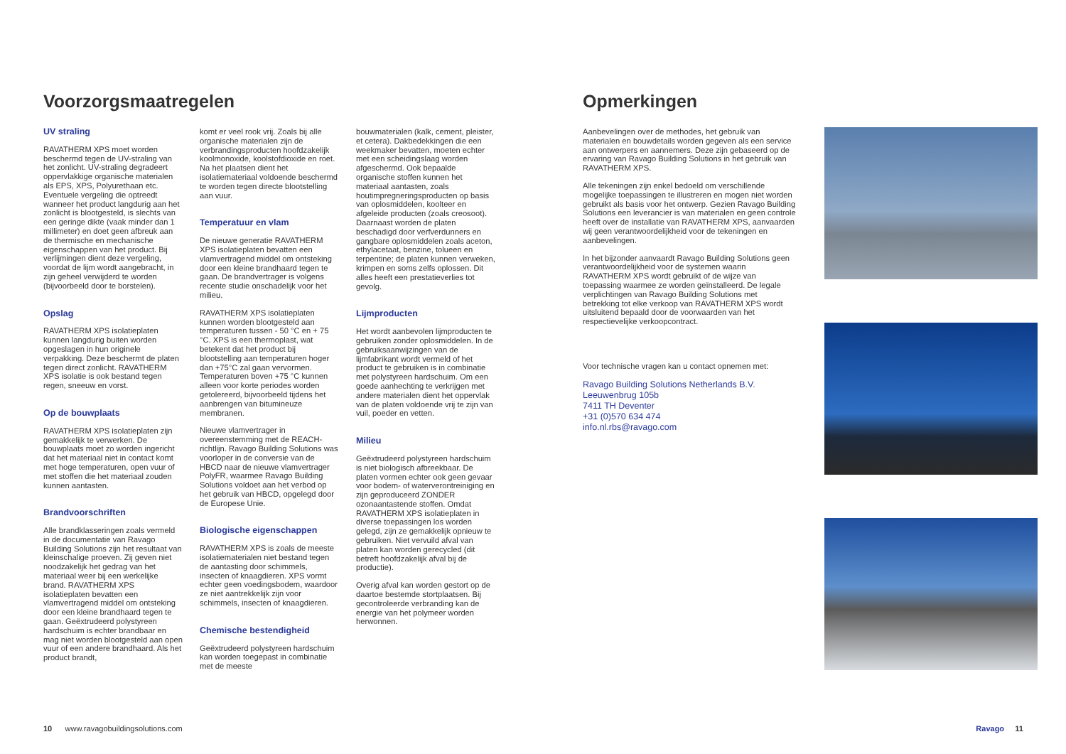Voorzorgsmaatregelen
UV straling
RAVATHERM XPS moet worden beschermd tegen de UV-straling van het zonlicht. UV-straling degradeert oppervlakkige organische materialen als EPS, XPS, Polyurethaan etc. Eventuele vergeling die optreedt wanneer het product langdurig aan het zonlicht is blootgesteld, is slechts van een geringe dikte (vaak minder dan 1 millimeter) en doet geen afbreuk aan de thermische en mechanische eigenschappen van het product. Bij verlijmingen dient deze vergeling, voordat de lijm wordt aangebracht, in zijn geheel verwijderd te worden (bijvoorbeeld door te borstelen).
Opslag
RAVATHERM XPS isolatieplaten kunnen langdurig buiten worden opgeslagen in hun originele verpakking. Deze beschermt de platen tegen direct zonlicht. RAVATHERM XPS isolatie is ook bestand tegen regen, sneeuw en vorst.
Op de bouwplaats
RAVATHERM XPS isolatieplaten zijn gemakkelijk te verwerken. De bouwplaats moet zo worden ingericht dat het materiaal niet in contact komt met hoge temperaturen, open vuur of met stoffen die het materiaal zouden kunnen aantasten.
Brandvoorschriften
Alle brandklasseringen zoals vermeld in de documentatie van Ravago Building Solutions zijn het resultaat van kleinschalige proeven. Zij geven niet noodzakelijk het gedrag van het materiaal weer bij een werkelijke brand. RAVATHERM XPS isolatieplaten bevatten een vlamvertragend middel om ontsteking door een kleine brandhaard tegen te gaan. Geëxtrudeerd polystyreen hardschuim is echter brandbaar en mag niet worden blootgesteld aan open vuur of een andere brandhaard. Als het product brandt,
komt er veel rook vrij. Zoals bij alle organische materialen zijn de verbrandingsproducten hoofdzakelijk koolmonoxide, koolstofdioxide en roet. Na het plaatsen dient het isolatiemateriaal voldoende beschermd te worden tegen directe blootstelling aan vuur.
Temperatuur en vlam
De nieuwe generatie RAVATHERM XPS isolatieplaten bevatten een vlamvertragend middel om ontsteking door een kleine brandhaard tegen te gaan. De brandvertrager is volgens recente studie onschadelijk voor het milieu.
RAVATHERM XPS isolatieplaten kunnen worden blootgesteld aan temperaturen tussen - 50 °C en + 75 °C. XPS is een thermoplast, wat betekent dat het product bij blootstelling aan temperaturen hoger dan +75°C zal gaan vervormen. Temperaturen boven +75 °C kunnen alleen voor korte periodes worden getolereerd, bijvoorbeeld tijdens het aanbrengen van bitumineuze membranen.
Nieuwe vlamvertrager in overeenstemming met de REACH-richtlijn. Ravago Building Solutions was voorloper in de conversie van de HBCD naar de nieuwe vlamvertrager PolyFR, waarmee Ravago Building Solutions voldoet aan het verbod op het gebruik van HBCD, opgelegd door de Europese Unie.
Biologische eigenschappen
RAVATHERM XPS is zoals de meeste isolatiematerialen niet bestand tegen de aantasting door schimmels, insecten of knaagdieren. XPS vormt echter geen voedingsbodem, waardoor ze niet aantrekkelijk zijn voor schimmels, insecten of knaagdieren.
Chemische bestendigheid
Geëxtrudeerd polystyreen hardschuim kan worden toegepast in combinatie met de meeste
bouwmaterialen (kalk, cement, pleister, et cetera). Dakbedekkingen die een weekmaker bevatten, moeten echter met een scheidingslaag worden afgeschermd. Ook bepaalde organische stoffen kunnen het materiaal aantasten, zoals houtimpregneringsproducten op basis van oplosmiddelen, koolteer en afgeleide producten (zoals creosoot). Daarnaast worden de platen beschadigd door verfverdunners en gangbare oplosmiddelen zoals aceton, ethylacetaat, benzine, tolueen en terpentine; de platen kunnen verweken, krimpen en soms zelfs oplossen. Dit alles heeft een prestatieverlies tot gevolg.
Lijmproducten
Het wordt aanbevolen lijmproducten te gebruiken zonder oplosmiddelen. In de gebruiksaanwijzingen van de lijmfabrikant wordt vermeld of het product te gebruiken is in combinatie met polystyreen hardschuim. Om een goede aanhechting te verkrijgen met andere materialen dient het oppervlak van de platen voldoende vrij te zijn van vuil, poeder en vetten.
Milieu
Geëxtrudeerd polystyreen hardschuim is niet biologisch afbreekbaar. De platen vormen echter ook geen gevaar voor bodem- of waterverontreiniging en zijn geproduceerd ZONDER ozonaantastende stoffen. Omdat RAVATHERM XPS isolatieplaten in diverse toepassingen los worden gelegd, zijn ze gemakkelijk opnieuw te gebruiken. Niet vervuild afval van platen kan worden gerecycled (dit betreft hoofdzakelijk afval bij de productie).
Overig afval kan worden gestort op de daartoe bestemde stortplaatsen. Bij gecontroleerde verbranding kan de energie van het polymeer worden herwonnen.
10 www.ravagobuildingsolutions.com
Opmerkingen
Aanbevelingen over de methodes, het gebruik van materialen en bouwdetails worden gegeven als een service aan ontwerpers en aannemers. Deze zijn gebaseerd op de ervaring van Ravago Building Solutions in het gebruik van RAVATHERM XPS.
Alle tekeningen zijn enkel bedoeld om verschillende mogelijke toepassingen te illustreren en mogen niet worden gebruikt als basis voor het ontwerp. Gezien Ravago Building Solutions een leverancier is van materialen en geen controle heeft over de installatie van RAVATHERM XPS, aanvaarden wij geen verantwoordelijkheid voor de tekeningen en aanbevelingen.
In het bijzonder aanvaardt Ravago Building Solutions geen verantwoordelijkheid voor de systemen waarin RAVATHERM XPS wordt gebruikt of de wijze van toepassing waarmee ze worden geïnstalleerd. De legale verplichtingen van Ravago Building Solutions met betrekking tot elke verkoop van RAVATHERM XPS wordt uitsluitend bepaald door de voorwaarden van het respectievelijke verkoopcontract.
Voor technische vragen kan u contact opnemen met:
Ravago Building Solutions Netherlands B.V.
Leeuwenbrug 105b
7411 TH Deventer
+31 (0)570 634 474
info.nl.rbs@ravago.com
Ravago 11